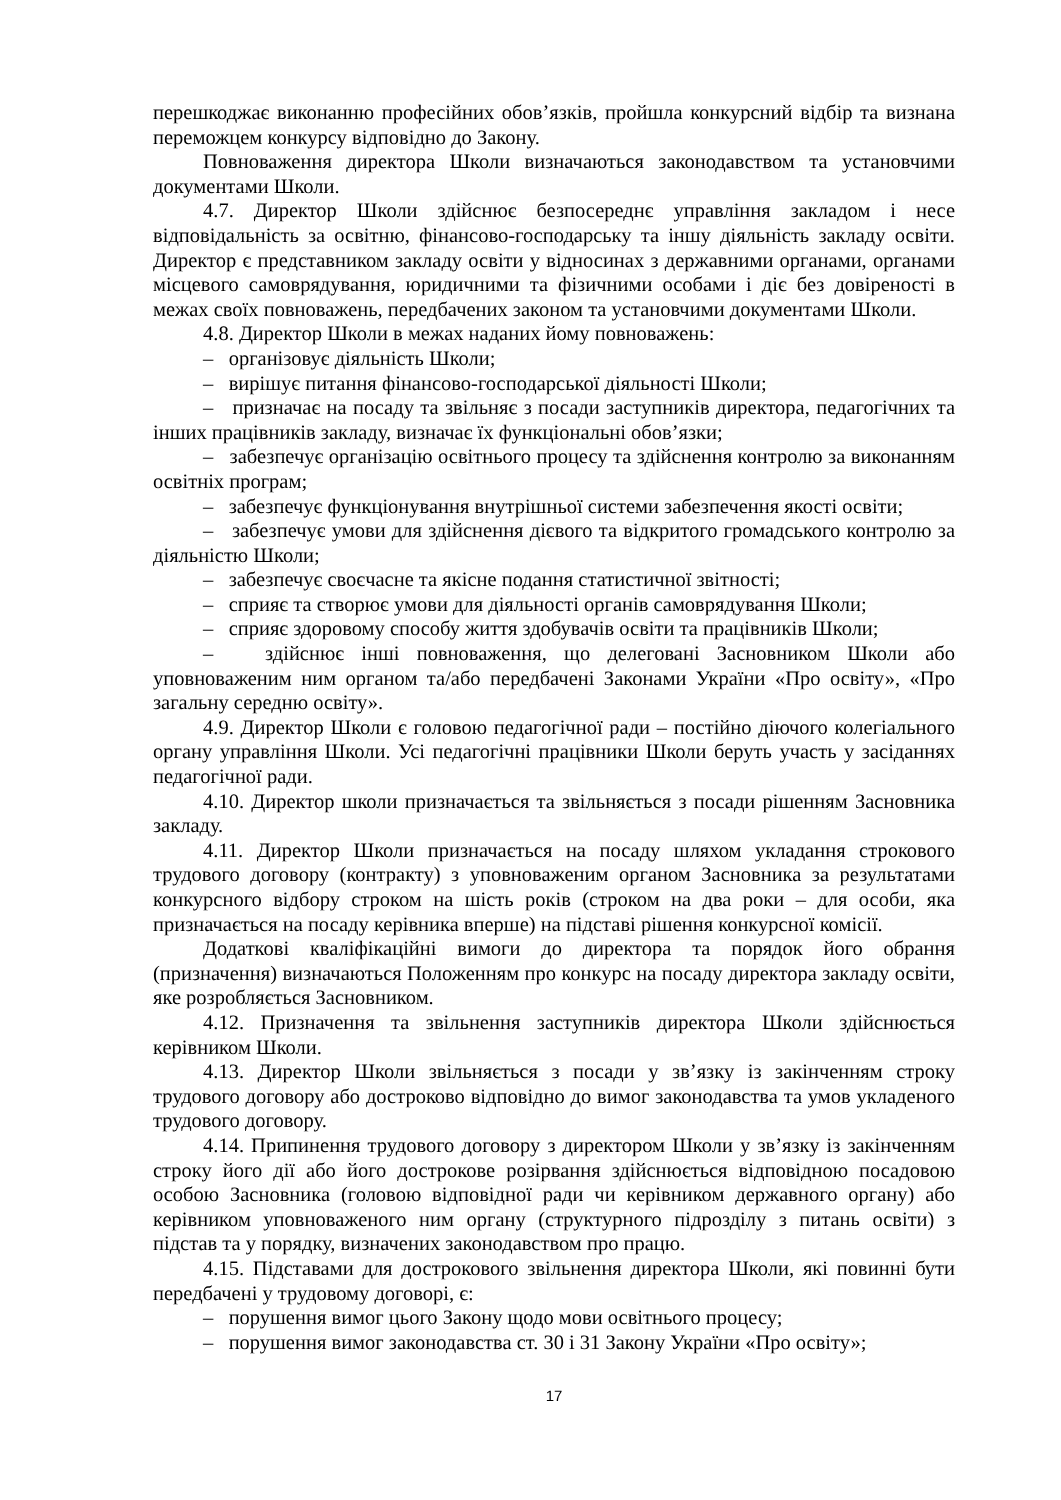перешкоджає виконанню професійних обов’язків, пройшла конкурсний відбір та визнана переможцем конкурсу відповідно до Закону.
Повноваження директора Школи визначаються законодавством та установчими документами Школи.
4.7. Директор Школи здійснює безпосереднє управління закладом і несе відповідальність за освітню, фінансово-господарську та іншу діяльність закладу освіти. Директор є представником закладу освіти у відносинах з державними органами, органами місцевого самоврядування, юридичними та фізичними особами і діє без довіреності в межах своїх повноважень, передбачених законом та установчими документами Школи.
4.8. Директор Школи в межах наданих йому повноважень:
– організовує діяльність Школи;
– вирішує питання фінансово-господарської діяльності Школи;
– призначає на посаду та звільняє з посади заступників директора, педагогічних та інших працівників закладу, визначає їх функціональні обов’язки;
– забезпечує організацію освітнього процесу та здійснення контролю за виконанням освітніх програм;
– забезпечує функціонування внутрішньої системи забезпечення якості освіти;
– забезпечує умови для здійснення дієвого та відкритого громадського контролю за діяльністю Школи;
– забезпечує своєчасне та якісне подання статистичної звітності;
– сприяє та створює умови для діяльності органів самоврядування Школи;
– сприяє здоровому способу життя здобувачів освіти та працівників Школи;
– здійснює інші повноваження, що делеговані Засновником Школи або уповноваженим ним органом та/або передбачені Законами України «Про освіту», «Про загальну середню освіту».
4.9. Директор Школи є головою педагогічної ради – постійно діючого колегіального органу управління Школи. Усі педагогічні працівники Школи беруть участь у засіданнях педагогічної ради.
4.10. Директор школи призначається та звільняється з посади рішенням Засновника закладу.
4.11. Директор Школи призначається на посаду шляхом укладання строкового трудового договору (контракту) з уповноваженим органом Засновника за результатами конкурсного відбору строком на шість років (строком на два роки – для особи, яка призначається на посаду керівника вперше) на підставі рішення конкурсної комісії.
Додаткові кваліфікаційні вимоги до директора та порядок його обрання (призначення) визначаються Положенням про конкурс на посаду директора закладу освіти, яке розробляється Засновником.
4.12. Призначення та звільнення заступників директора Школи здійснюється керівником Школи.
4.13. Директор Школи звільняється з посади у зв’язку із закінченням строку трудового договору або достроково відповідно до вимог законодавства та умов укладеного трудового договору.
4.14. Припинення трудового договору з директором Школи у зв’язку із закінченням строку його дії або його дострокове розірвання здійснюється відповідною посадовою особою Засновника (головою відповідної ради чи керівником державного органу) або керівником уповноваженого ним органу (структурного підрозділу з питань освіти) з підстав та у порядку, визначених законодавством про працю.
4.15. Підставами для дострокового звільнення директора Школи, які повинні бути передбачені у трудовому договорі, є:
– порушення вимог цього Закону щодо мови освітнього процесу;
– порушення вимог законодавства ст. 30 і 31 Закону України «Про освіту»;
17